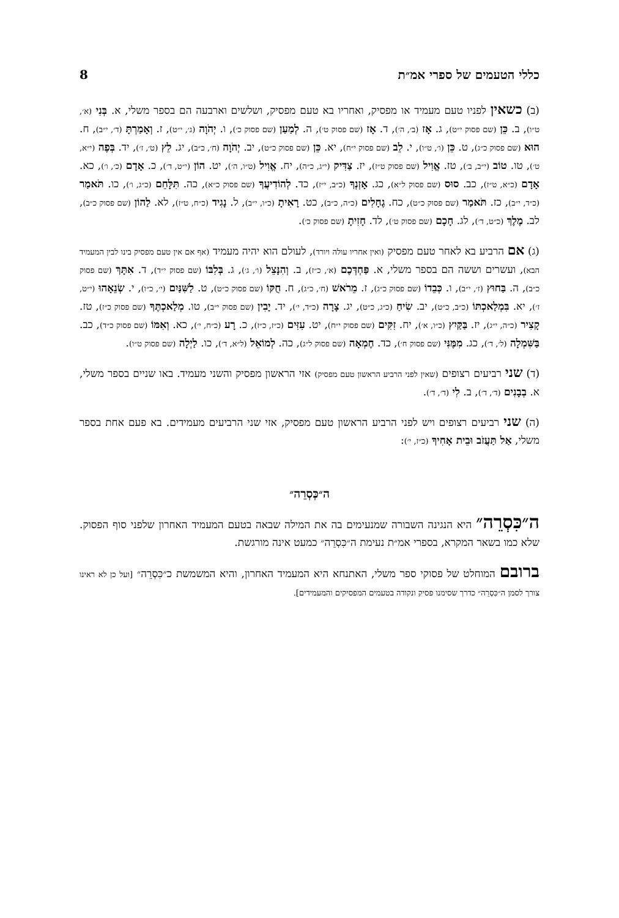כללי הטעמים של ספרי אמ״ת 8
(ב) כשאין לפניו טעם מעמיד או מפסיק, ואחריו בא טעם מפסיק, ושלשים וארבעה הם בספר משלי, א. בְּנִי (א׳, ט״ו), ב. כֵּן (שם פסוק י״ט), ג. אָז (ב׳, ה׳), ד. אָז (שם פסוק ט׳), ה. לְמַעַן (שם פסוק כ׳), ו. יְהֹוָה (ג׳, י״ט), ז. וְאָמַרְתָּ (ד׳, י״ב), ח. הוּא (שם פסוק כ״ג), ט. כֵּן (ו׳, ט״ו), י. לֵב (שם פסוק י״ח), יא. כֵּן (שם פסוק כ״ט), יב. יְהֹוָה (ח׳, כ״ב), יג. לֵץ (ט׳, ז׳), יד. בְּפֶה (י״א, ט׳), טו. טוֹב (י״ב, ב׳), טז. אֱוִיל (שם פסוק ט״ז), יז. צַדִּיק (י״ג, כ״ה), יח. אֱוִיל (ט״ו, ה׳), יט. הוֹן (י״ט, ד׳), כ. אָדָם (כ׳, ו׳), כא. אָדָם (כ״א, ט״ז), כב. סוּס (שם פסוק ל״א), כג. אָזְנְךָ (כ״ב, י״ז), כד. לְהוֹדִיעֲךָ (שם פסוק כ״א), כה. תִּלָּחֵם (כ״ג, ו׳), כו. תֹּאמַר (כ״ד, י״ב), כז. תֹּאמַר (שם פסוק כ״ט), כח. גֶחָלִים (כ״ה, כ״ב), כט. רָאִיתָ (כ״ו, י״ב), ל. נָגִיד (כ״ח, ט״ז), לא. לַהוֹן (שם פסוק כ״ב), לב. מֶלֶךְ (כ״ט, ד׳), לג. חָכָם (שם פסוק ט׳), לד. חָזִיתָ (שם פסוק כ׳).
(ג) אם הרביע בא לאחר טעם מפסיק (ואין אחריו עולה ויורד), לעולם הוא יהיה מעמיד (אף אם אין טעם מפסיק בינו לבין המעמיד הבא), ועשרים וששה הם בספר משלי, א. פַּחְדְּכֶם (א׳, כ״ז), ב. וְהִנָּצֵל (ו׳, ג׳), ג. בְּלִבּוֹ (שם פסוק י״ד), ד. אִתָּךְ (שם פסוק כ״ב), ה. בַּחוּץ (ז׳, י״ב), ו. כְּבֵדוֹ (שם פסוק כ״ג), ז. מֵרֹאשׁ (ח׳, כ״ג), ח. חֻקּוֹ (שם פסוק כ״ט), ט. לַשִּׁנַּיִם (י׳, כ״ו), י. שְׂנֵאָהוּ (י״ט, ז׳), יא. בִּמְלַאכְתּוֹ (כ״ב, כ״ט), יב. שִׂיחַ (כ״ג, כ״ט), יג. צָרָה (כ״ד, י׳), יד. יָבִין (שם פסוק י״ב), טו. מְלַאכְתֶּךָ (שם פסוק כ״ז), טז. קָצִיר (כ״ה, י״ג), יז. בַּקַּיִץ (כ״ו, א׳), יח. זִקִּים (שם פסוק י״ח), יט. עִזִּים (כ״ז, כ״ז), כ. רָע (כ״ח, י׳), כא. וְאִמּוֹ (שם פסוק כ״ד), כב. בַּשִּׁמְלָה (ל׳, ד׳), כג. מִמֶּנִּי (שם פסוק ח׳), כד. חֶמְאָה (שם פסוק ל״ג), כה. לְמוֹאֵל (ל״א, ד׳), כו. לַיְלָה (שם פסוק ט״ו).
(ד) שני רביעים רצופים (שאין לפני הרביע הראשון טעם מפסיק) אזי הראשון מפסיק והשני מעמיד. באו שניים בספר משלי, א. בְבָנִים (ד׳, ד׳), ב. לִי (ד׳, ד׳).
(ה) שני רביעים רצופים ויש לפני הרביע הראשון טעם מפסיק, אזי שני הרביעים מעמידים. בא פעם אחת בספר משלי, אַל תַּעֲזֹב וּבֵית אָחִיךָ (כ״ז, י׳):
ה״כְּסְרֵה״
ה״כִּסְרֵה״ היא הנגינה השבורה שמנעימים בה את המילה שבאה בטעם המעמיד האחרון שלפני סוף הפסוק. שלא כמו בשאר המקרא, בספרי אמ״ת נעימת ה״כִּסְרֵה״ כמעט אינה מורגשת.
ברובם המוחלט של פסוקי ספר משלי, האתנחא היא המעמיד האחרון, והיא המשמשת כ״כִּסְרֵה״ [ועל כן לא ראינו צורך לסמן ה״כִּסְרֵה״ כדרך שסימנו פסיק ונקודה בטעמים המפסיקים והמעמידים].